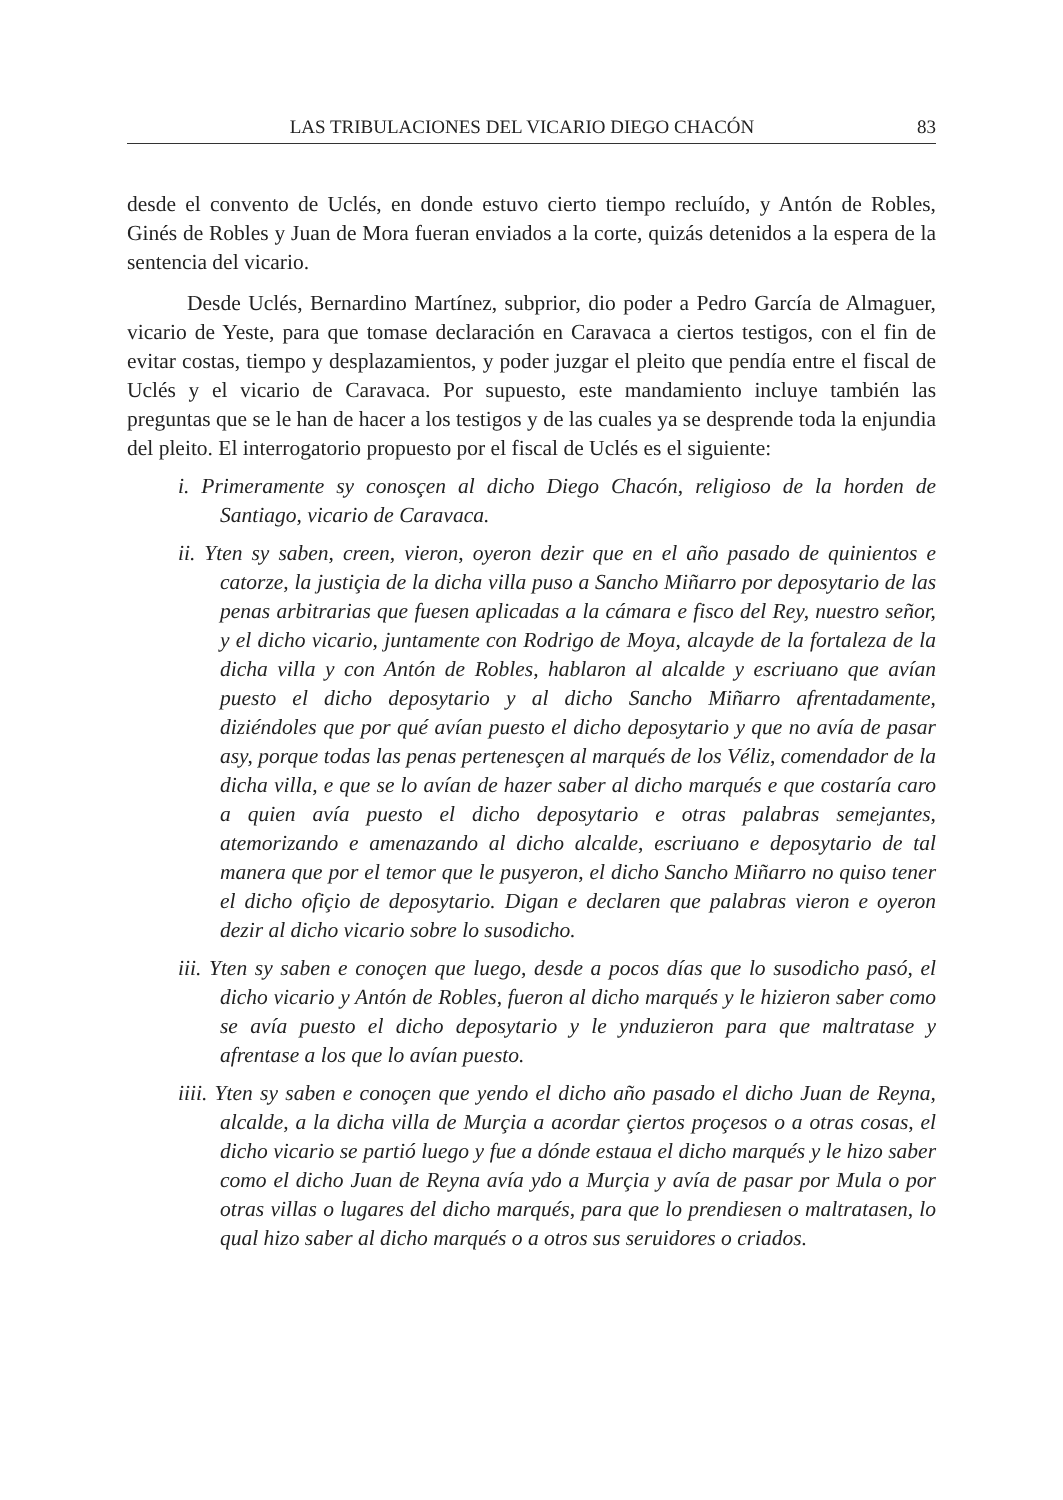LAS TRIBULACIONES DEL VICARIO DIEGO CHACÓN 83
desde el convento de Uclés, en donde estuvo cierto tiempo recluído, y Antón de Robles, Ginés de Robles y Juan de Mora fueran enviados a la corte, quizás detenidos a la espera de la sentencia del vicario.
Desde Uclés, Bernardino Martínez, subprior, dio poder a Pedro García de Almaguer, vicario de Yeste, para que tomase declaración en Caravaca a ciertos testigos, con el fin de evitar costas, tiempo y desplazamientos, y poder juzgar el pleito que pendía entre el fiscal de Uclés y el vicario de Caravaca. Por supuesto, este mandamiento incluye también las preguntas que se le han de hacer a los testigos y de las cuales ya se desprende toda la enjundia del pleito. El interrogatorio propuesto por el fiscal de Uclés es el siguiente:
i. Primeramente sy conosçen al dicho Diego Chacón, religioso de la horden de Santiago, vicario de Caravaca.
ii. Yten sy saben, creen, vieron, oyeron dezir que en el año pasado de quinientos e catorze, la justiçia de la dicha villa puso a Sancho Miñarro por deposytario de las penas arbitrarias que fuesen aplicadas a la cámara e fisco del Rey, nuestro señor, y el dicho vicario, juntamente con Rodrigo de Moya, alcayde de la fortaleza de la dicha villa y con Antón de Robles, hablaron al alcalde y escriuano que avían puesto el dicho deposytario y al dicho Sancho Miñarro afrentadamente, diziéndoles que por qué avían puesto el dicho deposytario y que no avía de pasar asy, porque todas las penas pertenesçen al marqués de los Véliz, comendador de la dicha villa, e que se lo avían de hazer saber al dicho marqués e que costaría caro a quien avía puesto el dicho deposytario e otras palabras semejantes, atemorizando e amenazando al dicho alcalde, escriuano e deposytario de tal manera que por el temor que le pusyeron, el dicho Sancho Miñarro no quiso tener el dicho ofiçio de deposytario. Digan e declaren que palabras vieron e oyeron dezir al dicho vicario sobre lo susodicho.
iii. Yten sy saben e conoçen que luego, desde a pocos días que lo susodicho pasó, el dicho vicario y Antón de Robles, fueron al dicho marqués y le hizieron saber como se avía puesto el dicho deposytario y le ynduzieron para que maltratase y afrentase a los que lo avían puesto.
iiii. Yten sy saben e conoçen que yendo el dicho año pasado el dicho Juan de Reyna, alcalde, a la dicha villa de Murçia a acordar çiertos proçesos o a otras cosas, el dicho vicario se partió luego y fue a dónde estaua el dicho marqués y le hizo saber como el dicho Juan de Reyna avía ydo a Murçia y avía de pasar por Mula o por otras villas o lugares del dicho marqués, para que lo prendiesen o maltratasen, lo qual hizo saber al dicho marqués o a otros sus seruidores o criados.